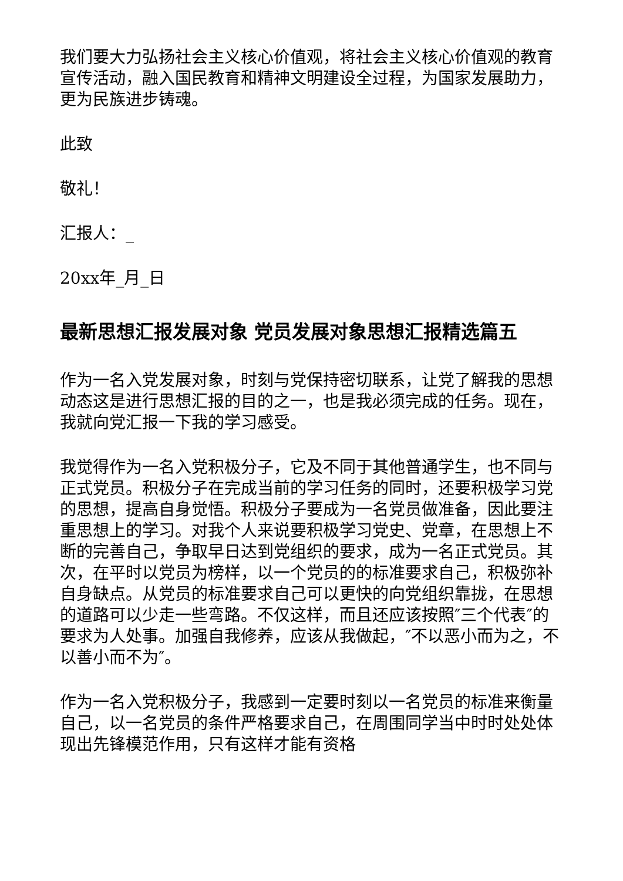我们要大力弘扬社会主义核心价值观，将社会主义核心价值观的教育宣传活动，融入国民教育和精神文明建设全过程，为国家发展助力，更为民族进步铸魂。
此致
敬礼！
汇报人：_
20xx年_月_日
最新思想汇报发展对象 党员发展对象思想汇报精选篇五
作为一名入党发展对象，时刻与党保持密切联系，让党了解我的思想动态这是进行思想汇报的目的之一，也是我必须完成的任务。现在，我就向党汇报一下我的学习感受。
我觉得作为一名入党积极分子，它及不同于其他普通学生，也不同与正式党员。积极分子在完成当前的学习任务的同时，还要积极学习党的思想，提高自身觉悟。积极分子要成为一名党员做准备，因此要注重思想上的学习。对我个人来说要积极学习党史、党章，在思想上不断的完善自己，争取早日达到党组织的要求，成为一名正式党员。其次，在平时以党员为榜样，以一个党员的的标准要求自己，积极弥补自身缺点。从党员的标准要求自己可以更快的向党组织靠拢，在思想的道路可以少走一些弯路。不仅这样，而且还应该按照″三个代表″的要求为人处事。加强自我修养，应该从我做起，″不以恶小而为之，不以善小而不为″。
作为一名入党积极分子，我感到一定要时刻以一名党员的标准来衡量自己，以一名党员的条件严格要求自己，在周围同学当中时时处处体现出先锋模范作用，只有这样才能有资格